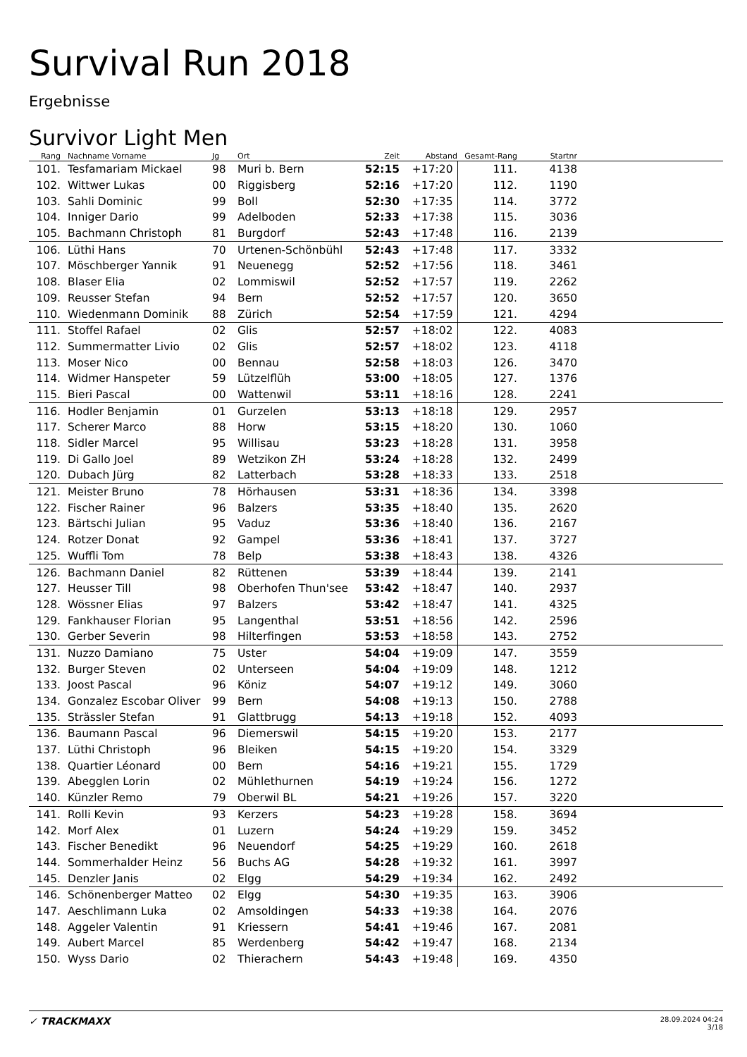Survival Run 2018
Ergebnisse
Survivor Light Men
| Rang | Nachname Vorname | Jg | Ort | Zeit | Abstand | Gesamt-Rang | Startnr | |
| --- | --- | --- | --- | --- | --- | --- | --- | --- |
| 101. | Tesfamariam Mickael | 98 | Muri b. Bern | 52:15 | +17:20 | 111. | 4138 | |
| 102. | Wittwer Lukas | 00 | Riggisberg | 52:16 | +17:20 | 112. | 1190 | |
| 103. | Sahli Dominic | 99 | Boll | 52:30 | +17:35 | 114. | 3772 | |
| 104. | Inniger Dario | 99 | Adelboden | 52:33 | +17:38 | 115. | 3036 | |
| 105. | Bachmann Christoph | 81 | Burgdorf | 52:43 | +17:48 | 116. | 2139 | |
| 106. | Lüthi Hans | 70 | Urtenen-Schönbühl | 52:43 | +17:48 | 117. | 3332 | |
| 107. | Möschberger Yannik | 91 | Neuenegg | 52:52 | +17:56 | 118. | 3461 | |
| 108. | Blaser Elia | 02 | Lommiswil | 52:52 | +17:57 | 119. | 2262 | |
| 109. | Reusser Stefan | 94 | Bern | 52:52 | +17:57 | 120. | 3650 | |
| 110. | Wiedenmann Dominik | 88 | Zürich | 52:54 | +17:59 | 121. | 4294 | |
| 111. | Stoffel Rafael | 02 | Glis | 52:57 | +18:02 | 122. | 4083 | |
| 112. | Summermatter Livio | 02 | Glis | 52:57 | +18:02 | 123. | 4118 | |
| 113. | Moser Nico | 00 | Bennau | 52:58 | +18:03 | 126. | 3470 | |
| 114. | Widmer Hanspeter | 59 | Lützelflüh | 53:00 | +18:05 | 127. | 1376 | |
| 115. | Bieri Pascal | 00 | Wattenwil | 53:11 | +18:16 | 128. | 2241 | |
| 116. | Hodler Benjamin | 01 | Gurzelen | 53:13 | +18:18 | 129. | 2957 | |
| 117. | Scherer Marco | 88 | Horw | 53:15 | +18:20 | 130. | 1060 | |
| 118. | Sidler Marcel | 95 | Willisau | 53:23 | +18:28 | 131. | 3958 | |
| 119. | Di Gallo Joel | 89 | Wetzikon ZH | 53:24 | +18:28 | 132. | 2499 | |
| 120. | Dubach Jürg | 82 | Latterbach | 53:28 | +18:33 | 133. | 2518 | |
| 121. | Meister Bruno | 78 | Hörhausen | 53:31 | +18:36 | 134. | 3398 | |
| 122. | Fischer Rainer | 96 | Balzers | 53:35 | +18:40 | 135. | 2620 | |
| 123. | Bärtschi Julian | 95 | Vaduz | 53:36 | +18:40 | 136. | 2167 | |
| 124. | Rotzer Donat | 92 | Gampel | 53:36 | +18:41 | 137. | 3727 | |
| 125. | Wuffli Tom | 78 | Belp | 53:38 | +18:43 | 138. | 4326 | |
| 126. | Bachmann Daniel | 82 | Rüttenen | 53:39 | +18:44 | 139. | 2141 | |
| 127. | Heusser Till | 98 | Oberhofen Thun'see | 53:42 | +18:47 | 140. | 2937 | |
| 128. | Wössner Elias | 97 | Balzers | 53:42 | +18:47 | 141. | 4325 | |
| 129. | Fankhauser Florian | 95 | Langenthal | 53:51 | +18:56 | 142. | 2596 | |
| 130. | Gerber Severin | 98 | Hilterfingen | 53:53 | +18:58 | 143. | 2752 | |
| 131. | Nuzzo Damiano | 75 | Uster | 54:04 | +19:09 | 147. | 3559 | |
| 132. | Burger Steven | 02 | Unterseen | 54:04 | +19:09 | 148. | 1212 | |
| 133. | Joost Pascal | 96 | Köniz | 54:07 | +19:12 | 149. | 3060 | |
| 134. | Gonzalez Escobar Oliver | 99 | Bern | 54:08 | +19:13 | 150. | 2788 | |
| 135. | Strässler Stefan | 91 | Glattbrugg | 54:13 | +19:18 | 152. | 4093 | |
| 136. | Baumann Pascal | 96 | Diemerswil | 54:15 | +19:20 | 153. | 2177 | |
| 137. | Lüthi Christoph | 96 | Bleiken | 54:15 | +19:20 | 154. | 3329 | |
| 138. | Quartier Léonard | 00 | Bern | 54:16 | +19:21 | 155. | 1729 | |
| 139. | Abegglen Lorin | 02 | Mühlethurnen | 54:19 | +19:24 | 156. | 1272 | |
| 140. | Künzler Remo | 79 | Oberwil BL | 54:21 | +19:26 | 157. | 3220 | |
| 141. | Rolli Kevin | 93 | Kerzers | 54:23 | +19:28 | 158. | 3694 | |
| 142. | Morf Alex | 01 | Luzern | 54:24 | +19:29 | 159. | 3452 | |
| 143. | Fischer Benedikt | 96 | Neuendorf | 54:25 | +19:29 | 160. | 2618 | |
| 144. | Sommerhalder Heinz | 56 | Buchs AG | 54:28 | +19:32 | 161. | 3997 | |
| 145. | Denzler Janis | 02 | Elgg | 54:29 | +19:34 | 162. | 2492 | |
| 146. | Schönenberger Matteo | 02 | Elgg | 54:30 | +19:35 | 163. | 3906 | |
| 147. | Aeschlimann Luka | 02 | Amsoldingen | 54:33 | +19:38 | 164. | 2076 | |
| 148. | Aggeler Valentin | 91 | Kriessern | 54:41 | +19:46 | 167. | 2081 | |
| 149. | Aubert Marcel | 85 | Werdenberg | 54:42 | +19:47 | 168. | 2134 | |
| 150. | Wyss Dario | 02 | Thierachern | 54:43 | +19:48 | 169. | 4350 | |
✓ TRACKMAXX
28.09.2024 04:24
3/18